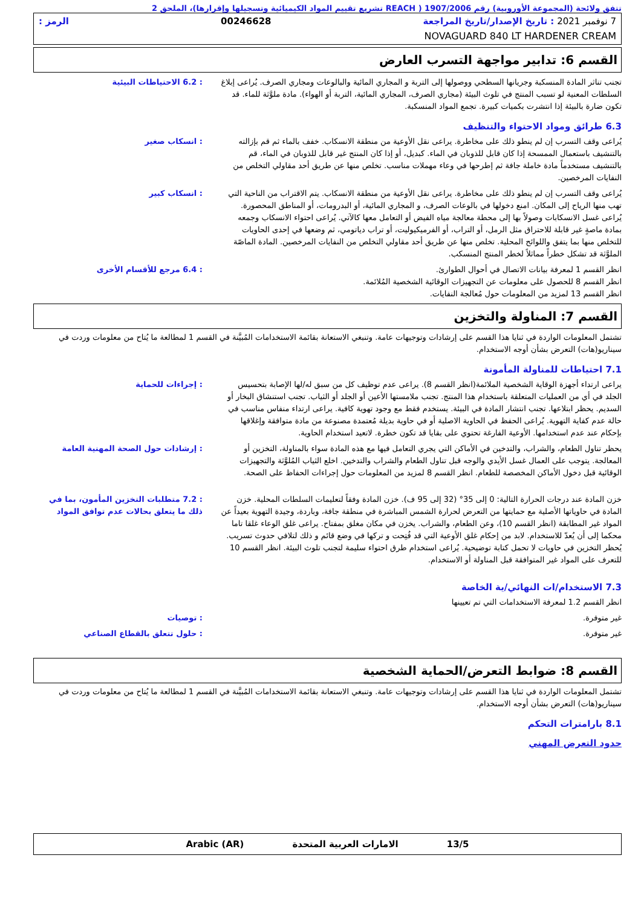تتفق ولائحة (المجموعة الأوروبية) رقم 1907/2006 ( REACH تشريع تقييم المواد الكيميائية وتسجيلها وإقرارها)، الملحق 2
7 نوفمبر 2021 : تاريخ الإصدار/تاريخ المراجعة 00246628 الرمز :
NOVAGUARD 840 LT HARDENER CREAM
القسم 6: تدابير مواجهة التسرب العارض
تجنب تناثر المادة المنسكبة وجريانها السطحي ووصولها إلى التربة و المجاري المائية والبالوعات ومجاري الصرف. يُراعى إبلاغ السلطات المعنية لو تسبب المنتج في تلوث البيئة (مجاري الصرف، المجاري المائية، التربة أو الهواء). مادة ملوَّثة للماء. قد تكون ضارة بالبيئة إذا انتشرت بكميات كبيرة. تجمع المواد المنسكبة.
: 6.2 الاحتياطات البيئية
6.3 طرائق ومواد الاحتواء والتنظيف
يُراعى وقف التسرب إن لم ينطو ذلك على مخاطرة. يراعى نقل الأوعية من منطقة الانسكاب. خفف بالماء ثم قم بإزالته بالتنشيف باستعمال الممسحة إذا كان قابل للذوبان في الماء. كبديل، أو إذا كان المنتج غير قابل للذوبان في الماء، قم بالتنشيف مستخدماً مادة خاملة جافة ثم إطرحها في وعاء مهملات مناسب. تخلص منها عن طريق أحد مقاولي التخلص من النفايات المرخصين.
: انسكاب صغير
يُراعى وقف التسرب إن لم ينطو ذلك على مخاطرة. يراعى نقل الأوعية من منطقة الانسكاب. يتم الاقتراب من الناحية التي تهب منها الرياح إلى المكان. امنع دخولها في بالوعات الصرف، و المجاري المائية، أو البدرومات، أو المناطق المحصورة. يُراعى غسل الانسكابات وصولاً بها إلى محطة معالجة مياه الفيض أو التعامل معها كالآتي. يُراعى احتواء الانسكاب وجمعه بمادة ماصةٍ غير قابلة للاحتراق مثل الرمل، أو التراب، أو الفرميكيوليت، أو تراب دياتومي، ثم وضعها في إحدى الحاويات للتخلص منها بما يتفق واللوائح المحلية. تخلص منها عن طريق أحد مقاولي التخلص من النفايات المرخصين. المادة الماصّة الملوَّثة قد تشكل خطراً مماثلاً لخطر المنتج المنسكب.
: انسكاب كبير
انظر القسم 1 لمعرفة بيانات الاتصال في أحوال الطوارئ.
انظر القسم 8 للحصول على معلومات عن التجهيزات الوقائية الشخصية المُلائمة.
انظر القسم 13 لمزيد من المعلومات حول مُعالجة النفايات.
: 6.4 مرجع للأقسام الأخرى
القسم 7: المناولة والتخزين
تشتمل المعلومات الواردة في ثنايا هذا القسم على إرشادات وتوجيهات عامة. وتنبغي الاستعانة بقائمة الاستخدامات المُبيَّنة في القسم 1 لمطالعة ما يُتاح من معلومات وردت في سيناريو(هات) التعرض بشأن أوجه الاستخدام.
7.1 احتياطات للمناولة المأمونة
يراعى ارتداء أجهزة الوقاية الشخصية الملائمة(انظر القسم 8). يراعى عدم توظيف كل من سبق له/لها الإصابة بتحسيس الجلد في أي من العمليات المتعلقة باستخدام هذا المنتج. تجنب ملامستها الأعين أو الجلد أو الثياب. تجنب استنشاق البخار أو السديم. يحظر ابتلاعها. تجنب انتشار المادة في البيئة. يستخدم فقط مع وجود تهوية كافية. يراعى ارتداء منفاس مناسب في حالة عدم كفاية التهوية. يُراعى الحفظ في الحاوية الاصلية أو في حاوية بديلة مُعتمدة مصنوعة من مادة متوافقة وإغلاقها بإحكام عند عدم استخدامها. الأوعية الفارغة تحتوي على بقايا قد تكون خطرة. لاتعيد استخدام الحاوية.
: إجراءات للحماية
يحظر تناول الطعام، والشراب، والتدخين في الأماكن التي يجري التعامل فيها مع هذه المادة سواء بالمناولة، التخزين أو المعالجة. يتوجب على العمال غسل الأيدي والوجه قبل تناول الطعام والشراب والتدخين. اخلع الثياب المُلوَّثة والتجهيزات الوقائية قبل دخول الأماكن المخصصة للطعام. انظر القسم 8 لمزيد من المعلومات حول إجراءات الحفاظ على الصحة.
: إرشادات حول الصحة المهنية العامة
خزن المادة عند درجات الحرارة التالية: 0 إلى 35° (32 إلى 95 ف). خزن المادة وفقاً لتعليمات السلطات المحلية. خزن المادة في حاوياتها الأصلية مع حمايتها من التعرض لحرارة الشمس المباشرة في منطقة جافة، وباردة، وجيدة التهوية بعيداً عن المواد غير المطابقة (انظر القسم 10)، وعن الطعام، والشراب. يخزن في مكان مغلق بمفتاح. يراعى غلق الوعاء غلقا تاما محكما إلى أن يُعدّ للاستخدام. لابد من إحكام غلق الأوعية التي قد فُتِحت و تركها في وضع قائم و ذلك لتلافي حدوث تسريب. يُحظر التخزين في حاويات لا تحمل كتابة توضيحية. يُراعى استخدام طرق احتواء سليمة لتجنب تلوث البيئة. انظر القسم 10 للتعرف على المواد غير المتوافقة قبل المناولة أو الاستخدام.
: 7.2 متطلبات التخزين المأمون، بما في ذلك ما يتعلق بحالات عدم توافق المواد
7.3 الاستخدام/ات النهائي/ية الخاصة
انظر القسم 1.2 لمعرفة الاستخدامات التي تم تعيينها
غير متوفرة. : توصيات
غير متوفرة. : حلول تتعلق بالقطاع الصناعي
القسم 8: ضوابط التعرض/الحماية الشخصية
تشتمل المعلومات الواردة في ثنايا هذا القسم على إرشادات وتوجيهات عامة. وتنبغي الاستعانة بقائمة الاستخدامات المُبيَّنة في القسم 1 لمطالعة ما يُتاح من معلومات وردت في سيناريو(هات) التعرض بشأن أوجه الاستخدام.
8.1 بارامترات التحكم
حدود التعرض المهني
13/5 الامارات العربية المتحدة Arabic (AR)